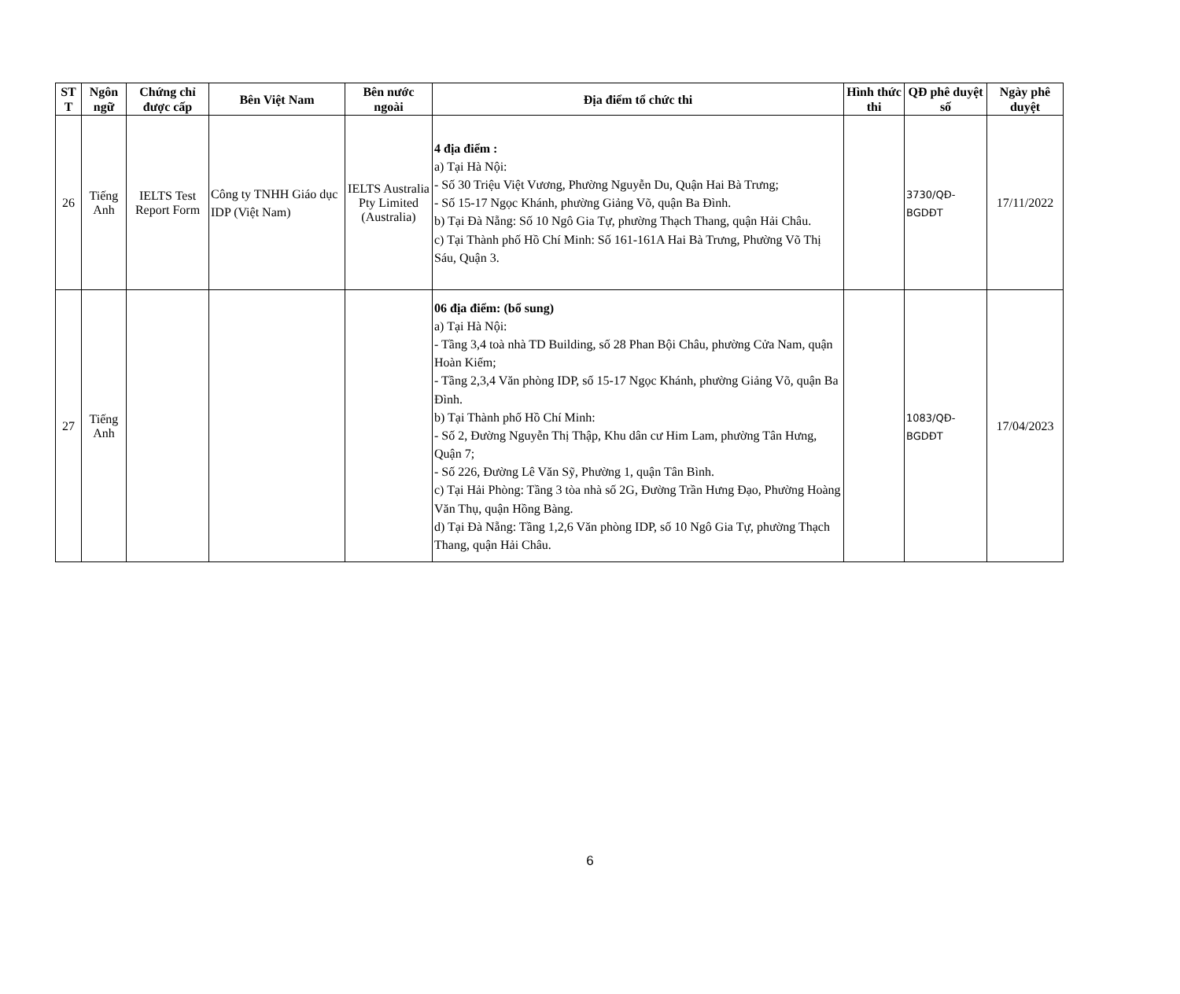| ST T | Ngôn ngữ | Chứng chỉ được cấp | Bên Việt Nam | Bên nước ngoài | Địa điểm tổ chức thi | Hình thức thi | QĐ phê duyệt số | Ngày phê duyệt |
| --- | --- | --- | --- | --- | --- | --- | --- | --- |
| 26 | Tiếng Anh | IELTS Test Report Form | Công ty TNHH Giáo dục IDP (Việt Nam) | IELTS Australia Pty Limited (Australia) | 4 địa điểm : a) Tại Hà Nội: - Số 30 Triệu Việt Vương, Phường Nguyễn Du, Quận Hai Bà Trưng; - Số 15-17 Ngọc Khánh, phường Giảng Võ, quận Ba Đình. b) Tại Đà Nẵng: Số 10 Ngô Gia Tự, phường Thạch Thang, quận Hải Châu. c) Tại Thành phố Hồ Chí Minh: Số 161-161A Hai Bà Trưng, Phường Võ Thị Sáu, Quận 3. | | 3730/QĐ-BGDĐT | 17/11/2022 |
| 27 | Tiếng Anh | | | | 06 địa điểm: (bổ sung) a) Tại Hà Nội: - Tầng 3,4 toà nhà TD Building, số 28 Phan Bội Châu, phường Cửa Nam, quận Hoàn Kiếm; - Tầng 2,3,4 Văn phòng IDP, số 15-17 Ngọc Khánh, phường Giảng Võ, quận Ba Đình. b) Tại Thành phố Hồ Chí Minh: - Số 2, Đường Nguyễn Thị Thập, Khu dân cư Him Lam, phường Tân Hưng, Quận 7; - Số 226, Đường Lê Văn Sỹ, Phường 1, quận Tân Bình. c) Tại Hải Phòng: Tầng 3 tòa nhà số 2G, Đường Trần Hưng Đạo, Phường Hoàng Văn Thụ, quận Hồng Bàng. d) Tại Đà Nẵng: Tầng 1,2,6 Văn phòng IDP, số 10 Ngô Gia Tự, phường Thạch Thang, quận Hải Châu. | | 1083/QĐ-BGDĐT | 17/04/2023 |
6